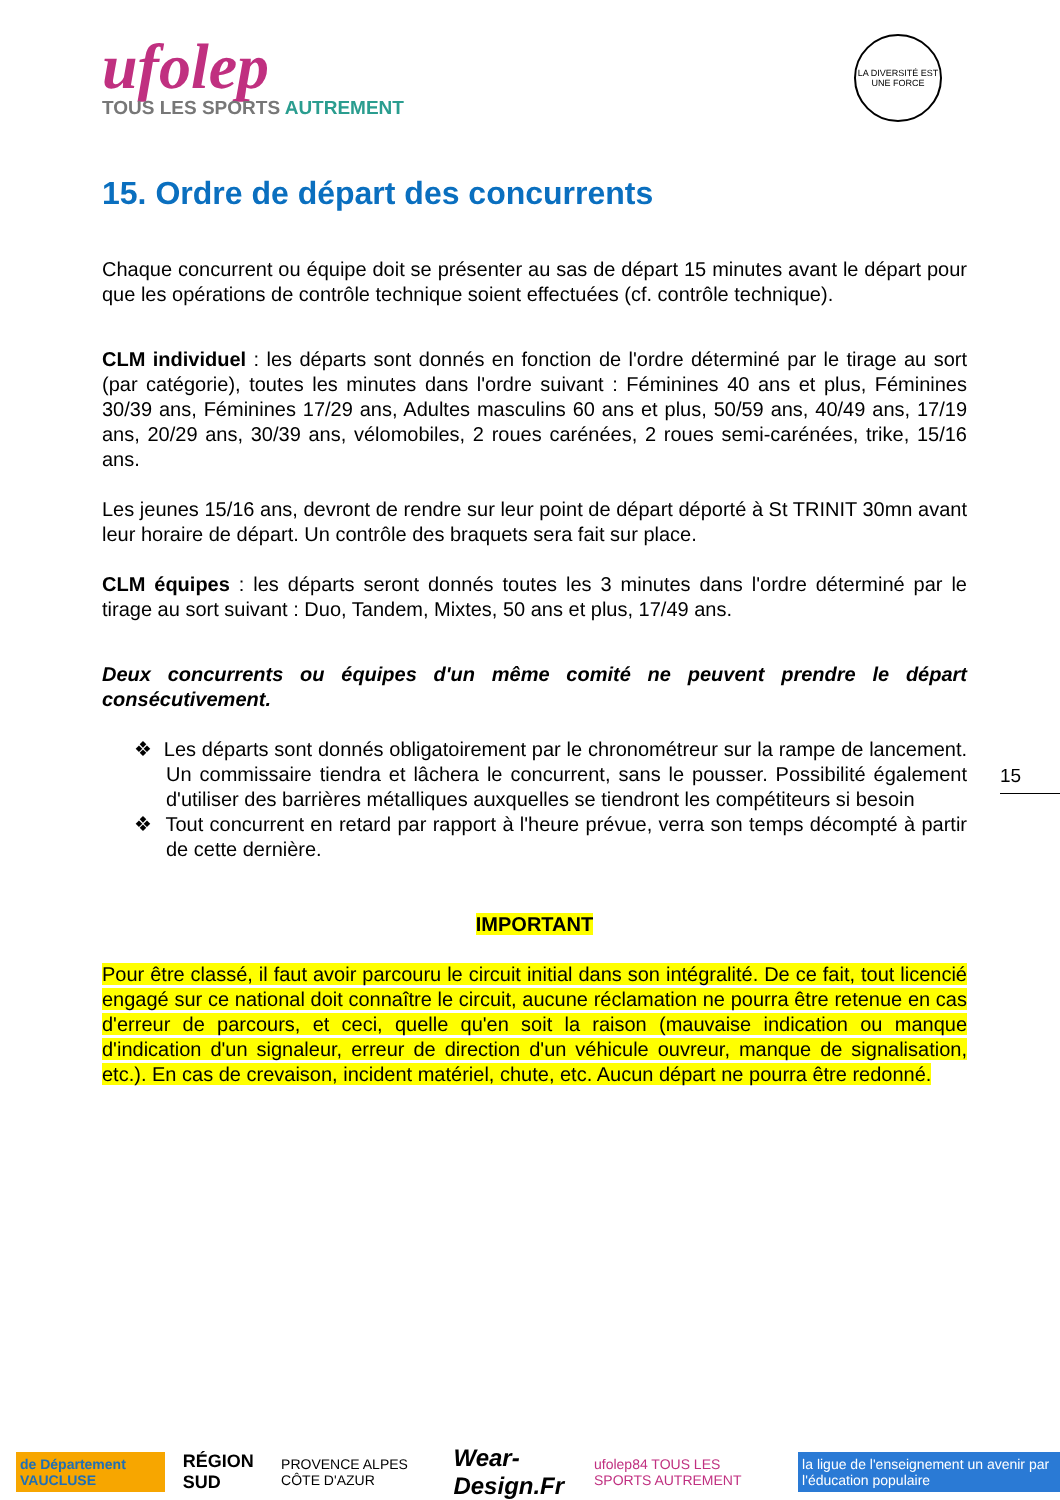ufolep
TOUS LES SPORTS AUTREMENT
LA DIVERSITÉ EST UNE FORCE
15. Ordre de départ des concurrents
Chaque concurrent ou équipe doit se présenter au sas de départ 15 minutes avant le départ pour que les opérations de contrôle technique soient effectuées (cf. contrôle technique).
CLM individuel : les départs sont donnés en fonction de l'ordre déterminé par le tirage au sort (par catégorie), toutes les minutes dans l'ordre suivant : Féminines 40 ans et plus, Féminines 30/39 ans, Féminines 17/29 ans, Adultes masculins 60 ans et plus, 50/59 ans, 40/49 ans, 17/19 ans, 20/29 ans, 30/39 ans, vélomobiles, 2 roues carénées, 2 roues semi-carénées, trike, 15/16 ans.
Les jeunes 15/16 ans, devront de rendre sur leur point de départ déporté à St TRINIT 30mn avant leur horaire de départ. Un contrôle des braquets sera fait sur place.
CLM équipes : les départs seront donnés toutes les 3 minutes dans l'ordre déterminé par le tirage au sort suivant : Duo, Tandem, Mixtes, 50 ans et plus, 17/49 ans.
Deux concurrents ou équipes d'un même comité ne peuvent prendre le départ consécutivement.
❖ Les départs sont donnés obligatoirement par le chronométreur sur la rampe de lancement. Un commissaire tiendra et lâchera le concurrent, sans le pousser. Possibilité également d'utiliser des barrières métalliques auxquelles se tiendront les compétiteurs si besoin
❖ Tout concurrent en retard par rapport à l'heure prévue, verra son temps décompté à partir de cette dernière.
IMPORTANT
Pour être classé, il faut avoir parcouru le circuit initial dans son intégralité. De ce fait, tout licencié engagé sur ce national doit connaître le circuit, aucune réclamation ne pourra être retenue en cas d'erreur de parcours, et ceci, quelle qu'en soit la raison (mauvaise indication ou manque d'indication d'un signaleur, erreur de direction d'un véhicule ouvreur, manque de signalisation, etc.). En cas de crevaison, incident matériel, chute, etc. Aucun départ ne pourra être redonné.
15
de Département VAUCLUSE
RÉGION SUD
PROVENCE ALPES CÔTE D'AZUR
Wear-Design.Fr
ufolep84 TOUS LES SPORTS AUTREMENT
la ligue de l'enseignement un avenir par l'éducation populaire